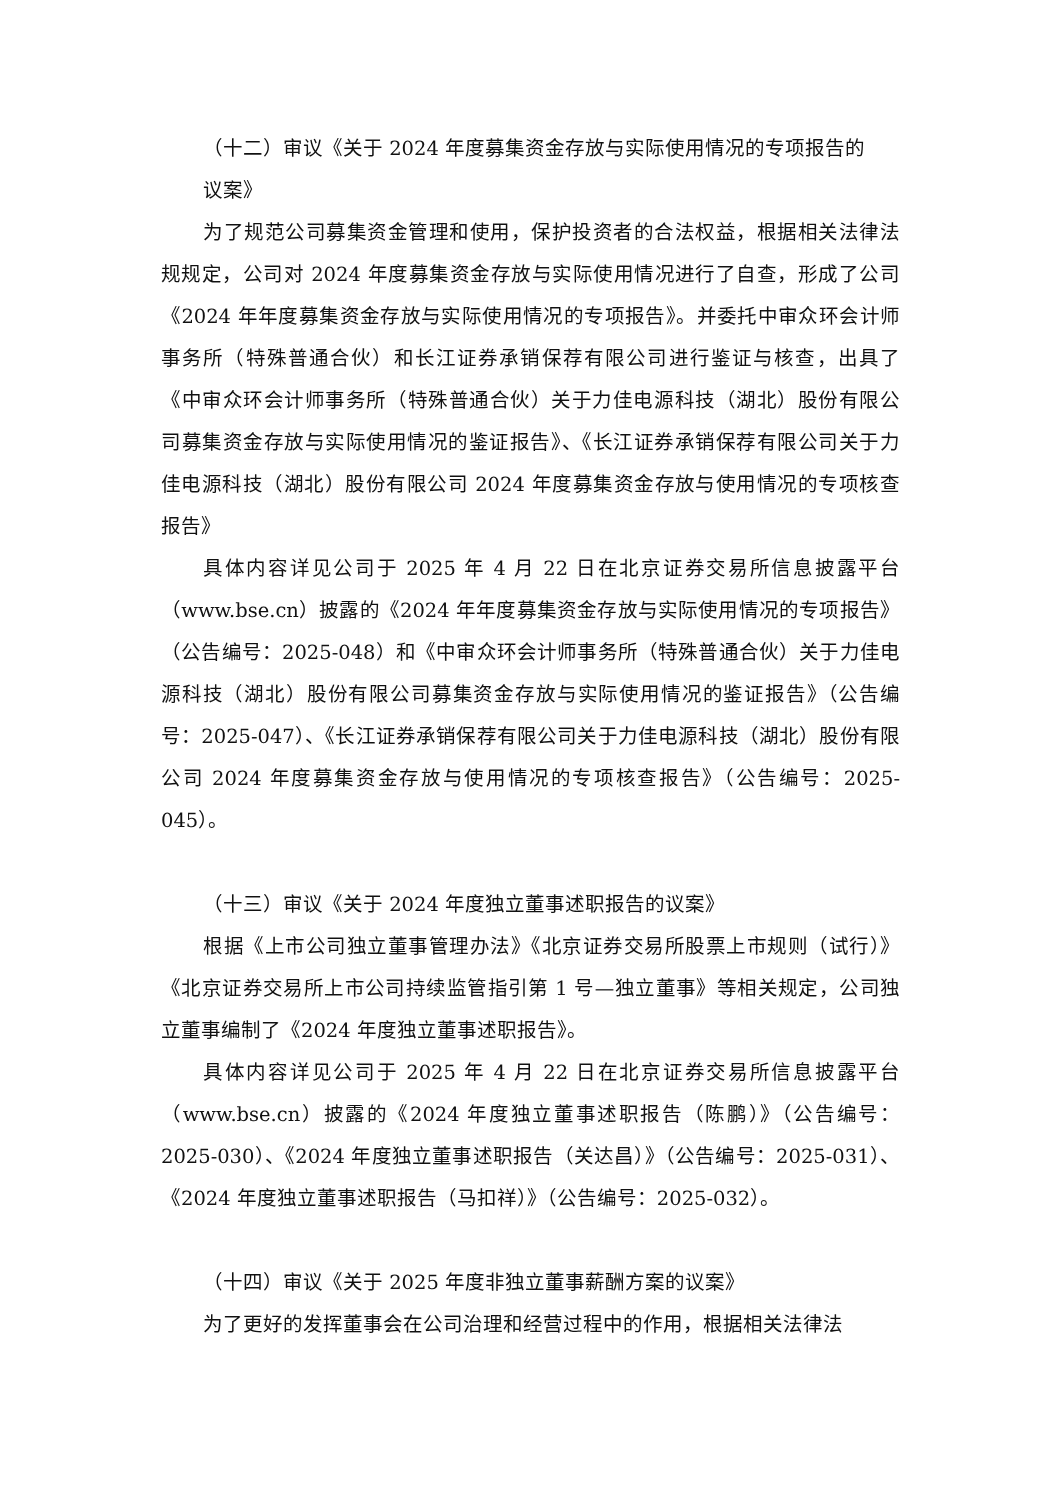（十二）审议《关于 2024 年度募集资金存放与实际使用情况的专项报告的
议案》
为了规范公司募集资金管理和使用，保护投资者的合法权益，根据相关法律法规规定，公司对 2024 年度募集资金存放与实际使用情况进行了自查，形成了公司《2024 年年度募集资金存放与实际使用情况的专项报告》。并委托中审众环会计师事务所（特殊普通合伙）和长江证券承销保荐有限公司进行鉴证与核查，出具了《中审众环会计师事务所（特殊普通合伙）关于力佳电源科技（湖北）股份有限公司募集资金存放与实际使用情况的鉴证报告》、《长江证券承销保荐有限公司关于力佳电源科技（湖北）股份有限公司 2024 年度募集资金存放与使用情况的专项核查报告》
具体内容详见公司于 2025 年 4 月 22 日在北京证券交易所信息披露平台（www.bse.cn）披露的《2024 年年度募集资金存放与实际使用情况的专项报告》（公告编号：2025-048）和《中审众环会计师事务所（特殊普通合伙）关于力佳电源科技（湖北）股份有限公司募集资金存放与实际使用情况的鉴证报告》（公告编号：2025-047）、《长江证券承销保荐有限公司关于力佳电源科技（湖北）股份有限公司 2024 年度募集资金存放与使用情况的专项核查报告》（公告编号：2025-045）。
（十三）审议《关于 2024 年度独立董事述职报告的议案》
根据《上市公司独立董事管理办法》《北京证券交易所股票上市规则（试行）》《北京证券交易所上市公司持续监管指引第 1 号—独立董事》等相关规定，公司独立董事编制了《2024 年度独立董事述职报告》。
具体内容详见公司于 2025 年 4 月 22 日在北京证券交易所信息披露平台（www.bse.cn）披露的《2024 年度独立董事述职报告（陈鹏）》（公告编号：2025-030）、《2024 年度独立董事述职报告（关达昌）》（公告编号：2025-031）、《2024 年度独立董事述职报告（马扣祥）》（公告编号：2025-032）。
（十四）审议《关于 2025 年度非独立董事薪酬方案的议案》
为了更好的发挥董事会在公司治理和经营过程中的作用，根据相关法律法